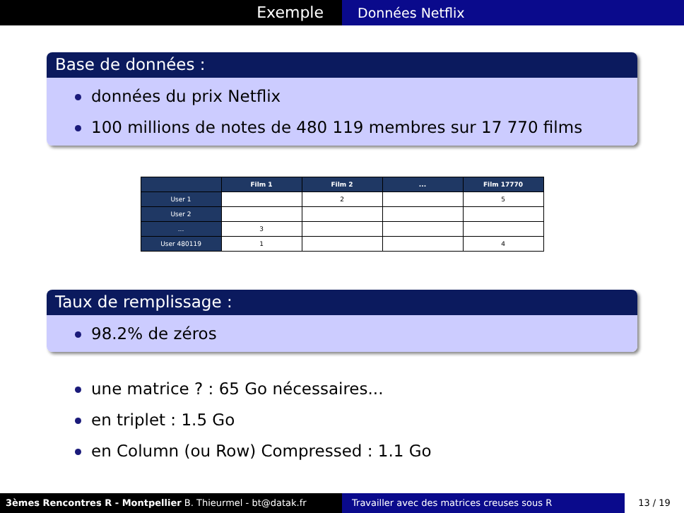Exemple
Données Netflix
Base de données :
données du prix Netflix
100 millions de notes de 480 119 membres sur 17 770 films
| | Film 1 | Film 2 | ... | Film 17770 |
| --- | --- | --- | --- | --- |
| User 1 | | 2 | | 5 |
| User 2 | | | | |
| ... | 3 | | | |
| User 480119 | 1 | | | 4 |
Taux de remplissage :
98.2% de zéros
une matrice ? : 65 Go nécessaires...
en triplet : 1.5 Go
en Column (ou Row) Compressed : 1.1 Go
3èmes Rencontres R - Montpellier B. Thieurmel - bt@datak.fr Travailler avec des matrices creuses sous R 13 / 19